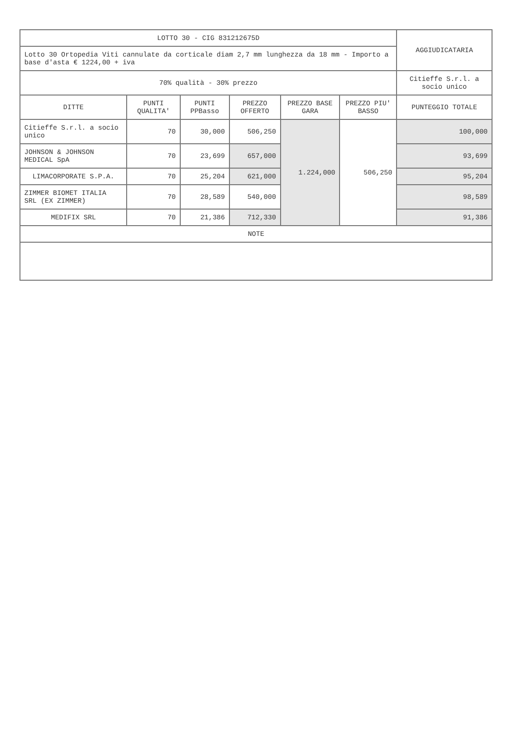| LOTTO 30 - CIG 831212675D | | | | | | AGGIUDICATARIA |
| Lotto 30 Ortopedia Viti cannulate da corticale diam 2,7 mm lunghezza da 18 mm - Importo a base d'asta € 1224,00 + iva | | | | | | |
| 70% qualità - 30% prezzo | | | | | | Citieffe S.r.l. a socio unico |
| DITTE | PUNTI QUALITA' | PUNTI PPBasso | PREZZO OFFERTO | PREZZO BASE GARA | PREZZO PIU' BASSO | PUNTEGGIO TOTALE |
| Citieffe S.r.l. a socio unico | 70 | 30,000 | 506,250 | 1.224,000 | 506,250 | 100,000 |
| JOHNSON & JOHNSON MEDICAL SpA | 70 | 23,699 | 657,000 | | | 93,699 |
| LIMACORPORATE S.P.A. | 70 | 25,204 | 621,000 | | | 95,204 |
| ZIMMER BIOMET ITALIA SRL (EX ZIMMER) | 70 | 28,589 | 540,000 | | | 98,589 |
| MEDIFIX SRL | 70 | 21,386 | 712,330 | | | 91,386 |
| NOTE | | | | | | |